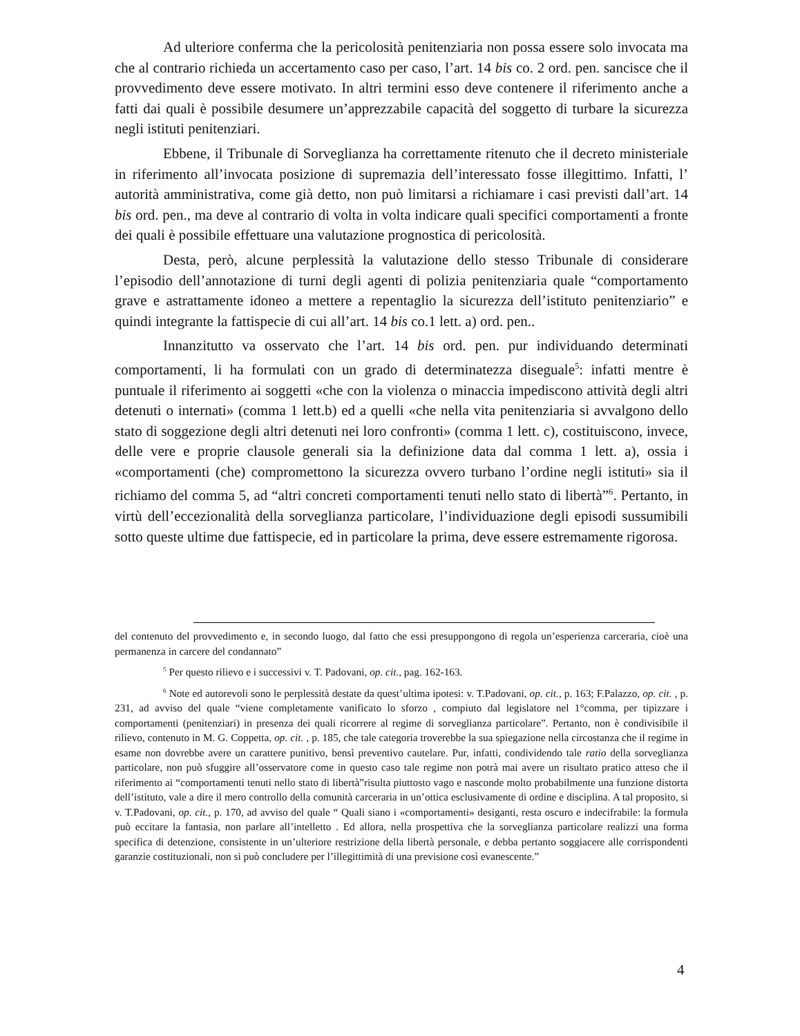Ad ulteriore conferma che la pericolosità penitenziaria non possa essere solo invocata ma che al contrario richieda un accertamento caso per caso, l’art. 14 bis co. 2 ord. pen. sancisce che il provvedimento deve essere motivato. In altri termini esso deve contenere il riferimento anche a fatti dai quali è possibile desumere un’apprezzabile capacità del soggetto di turbare la sicurezza negli istituti penitenziari.
Ebbene, il Tribunale di Sorveglianza ha correttamente ritenuto che il decreto ministeriale in riferimento all’invocata posizione di supremazia dell’interessato fosse illegittimo. Infatti, l’ autorità amministrativa, come già detto, non può limitarsi a richiamare i casi previsti dall’art. 14 bis ord. pen., ma deve al contrario di volta in volta indicare quali specifici comportamenti a fronte dei quali è possibile effettuare una valutazione prognostica di pericolosità.
Desta, però, alcune perplessità la valutazione dello stesso Tribunale di considerare l’episodio dell’annotazione di turni degli agenti di polizia penitenziaria quale “comportamento grave e astrattamente idoneo a mettere a repentaglio la sicurezza dell’istituto penitenziario” e quindi integrante la fattispecie di cui all’art. 14 bis co.1 lett. a) ord. pen..
Innanzitutto va osservato che l’art. 14 bis ord. pen. pur individuando determinati comportamenti, li ha formulati con un grado di determinatezza diseguale<sup>5</sup>: infatti mentre è puntuale il riferimento ai soggetti «che con la violenza o minaccia impediscono attività degli altri detenuti o internati» (comma 1 lett.b) ed a quelli «che nella vita penitenziaria si avvalgono dello stato di soggezione degli altri detenuti nei loro confronti» (comma 1 lett. c), costituiscono, invece, delle vere e proprie clausole generali sia la definizione data dal comma 1 lett. a), ossia i «comportamenti (che) compromettono la sicurezza ovvero turbano l’ordine negli istituti» sia il richiamo del comma 5, ad “altri concreti comportamenti tenuti nello stato di libertà”<sup>6</sup>. Pertanto, in virtù dell’eccezionalità della sorveglianza particolare, l’individuazione degli episodi sussumibili sotto queste ultime due fattispecie, ed in particolare la prima, deve essere estremamente rigorosa.
del contenuto del provvedimento e, in secondo luogo, dal fatto che essi presuppongono di regola un’esperienza carceraria, cioè una permanenza in carcere del condannato”
<sup>5</sup> Per questo rilievo e i successivi v. T. Padovani, op. cit., pag. 162-163.
<sup>6</sup> Note ed autorevoli sono le perplessità destate da quest’ultima ipotesi: v. T.Padovani, op. cit., p. 163; F.Palazzo, op. cit. , p. 231, ad avviso del quale “viene completamente vanificato lo sforzo , compiuto dal legislatore nel 1°comma, per tipizzare i comportamenti (penitenziari) in presenza dei quali ricorrere al regime di sorveglianza particolare”. Pertanto, non è condivisibile il rilievo, contenuto in M. G. Coppetta, op. cit. , p. 185, che tale categoria troverebbe la sua spiegazione nella circostanza che il regime in esame non dovrebbe avere un carattere punitivo, bensì preventivo cautelare. Pur, infatti, condividendo tale ratio della sorveglianza particolare, non può sfuggire all’osservatore come in questo caso tale regime non potrà mai avere un risultato pratico atteso che il riferimento ai “comportamenti tenuti nello stato di libertà”risulta piuttosto vago e nasconde molto probabilmente una funzione distorta dell’istituto, vale a dire il mero controllo della comunità carceraria in un’ottica esclusivamente di ordine e disciplina. A tal proposito, si v. T.Padovani, op. cit., p. 170, ad avviso del quale “ Quali siano i «comportamenti» desiganti, resta oscuro e indecifrabile: la formula può eccitare la fantasia, non parlare all’intelletto . Ed allora, nella prospettiva che la sorveglianza particolare realizzi una forma specifica di detenzione, consistente in un’ulteriore restrizione della libertà personale, e debba pertanto soggiacere alle corrispondenti garanzie costituzionali, non si può concludere per l’illegittimità di una previsione così evanescente.”
4